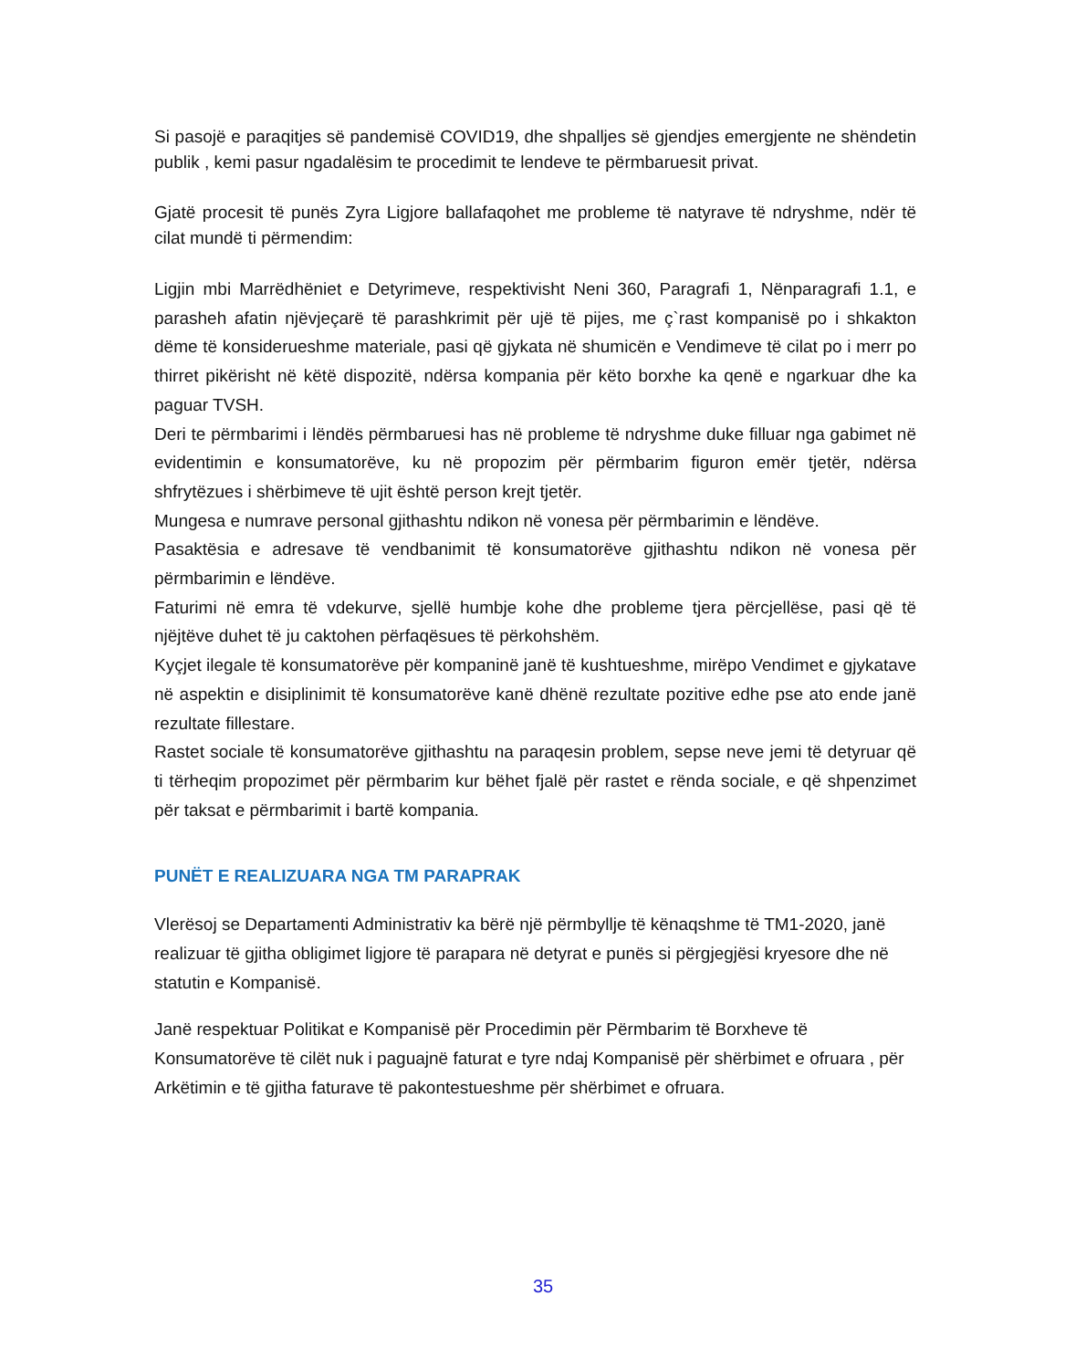Si pasojë e paraqitjes së pandemisë COVID19, dhe shpalljes së gjendjes emergjente ne shëndetin publik , kemi pasur ngadalësim te procedimit te lendeve te përmbaruesit privat.
Gjatë procesit të punës Zyra Ligjore ballafaqohet me probleme të natyrave të ndryshme, ndër të cilat mundë ti përmendim:
Ligjin mbi Marrëdhëniet e Detyrimeve, respektivisht Neni 360, Paragrafi 1, Nënparagrafi 1.1, e parasheh afatin njëvjeçarë të parashkrimit për ujë të pijes, me ç`rast kompanisë po i shkakton dëme të konsiderueshme materiale, pasi që gjykata në shumicën e Vendimeve të cilat po i merr po thirret pikërisht në këtë dispozitë, ndërsa kompania për këto borxhe ka qenë e ngarkuar dhe ka paguar TVSH.
Deri te përmbarimi i lëndës përmbaruesi has në probleme të ndryshme duke filluar nga gabimet në evidentimin e konsumatorëve, ku në propozim për përmbarim figuron emër tjetër, ndërsa shfrytëzues i shërbimeve të ujit është person krejt tjetër.
Mungesa e numrave personal gjithashtu ndikon në vonesa për përmbarimin e lëndëve.
Pasaktësia e adresave të vendbanimit të konsumatorëve gjithashtu ndikon në vonesa për përmbarimin e lëndëve.
Faturimi në emra të vdekurve, sjellë humbje kohe dhe probleme tjera përcjellëse, pasi që të njëjtëve duhet të ju caktohen përfaqësues të përkohshëm.
Kyçjet ilegale të konsumatorëve për kompaninë janë të kushtueshme, mirëpo Vendimet e gjykatave në aspektin e disiplinimit të konsumatorëve kanë dhënë rezultate pozitive edhe pse ato ende janë rezultate fillestare.
Rastet sociale të konsumatorëve gjithashtu na paraqesin problem, sepse neve jemi të detyruar që ti tërheqim propozimet për përmbarim kur bëhet fjalë për rastet e rënda sociale, e që shpenzimet për taksat e përmbarimit i bartë kompania.
PUNËT E REALIZUARA NGA TM PARAPRAK
Vlerësoj se Departamenti Administrativ ka bërë një përmbyllje të kënaqshme të TM1-2020, janë realizuar të gjitha obligimet ligjore të parapara në detyrat e punës si përgjegjësi kryesore dhe në statutin e Kompanisë.
Janë respektuar Politikat e Kompanisë për Procedimin për Përmbarim të Borxheve të Konsumatorëve të cilët nuk i paguajnë faturat e tyre ndaj Kompanisë për shërbimet e ofruara , për Arkëtimin e të gjitha faturave të pakontestueshme për shërbimet e ofruara.
35